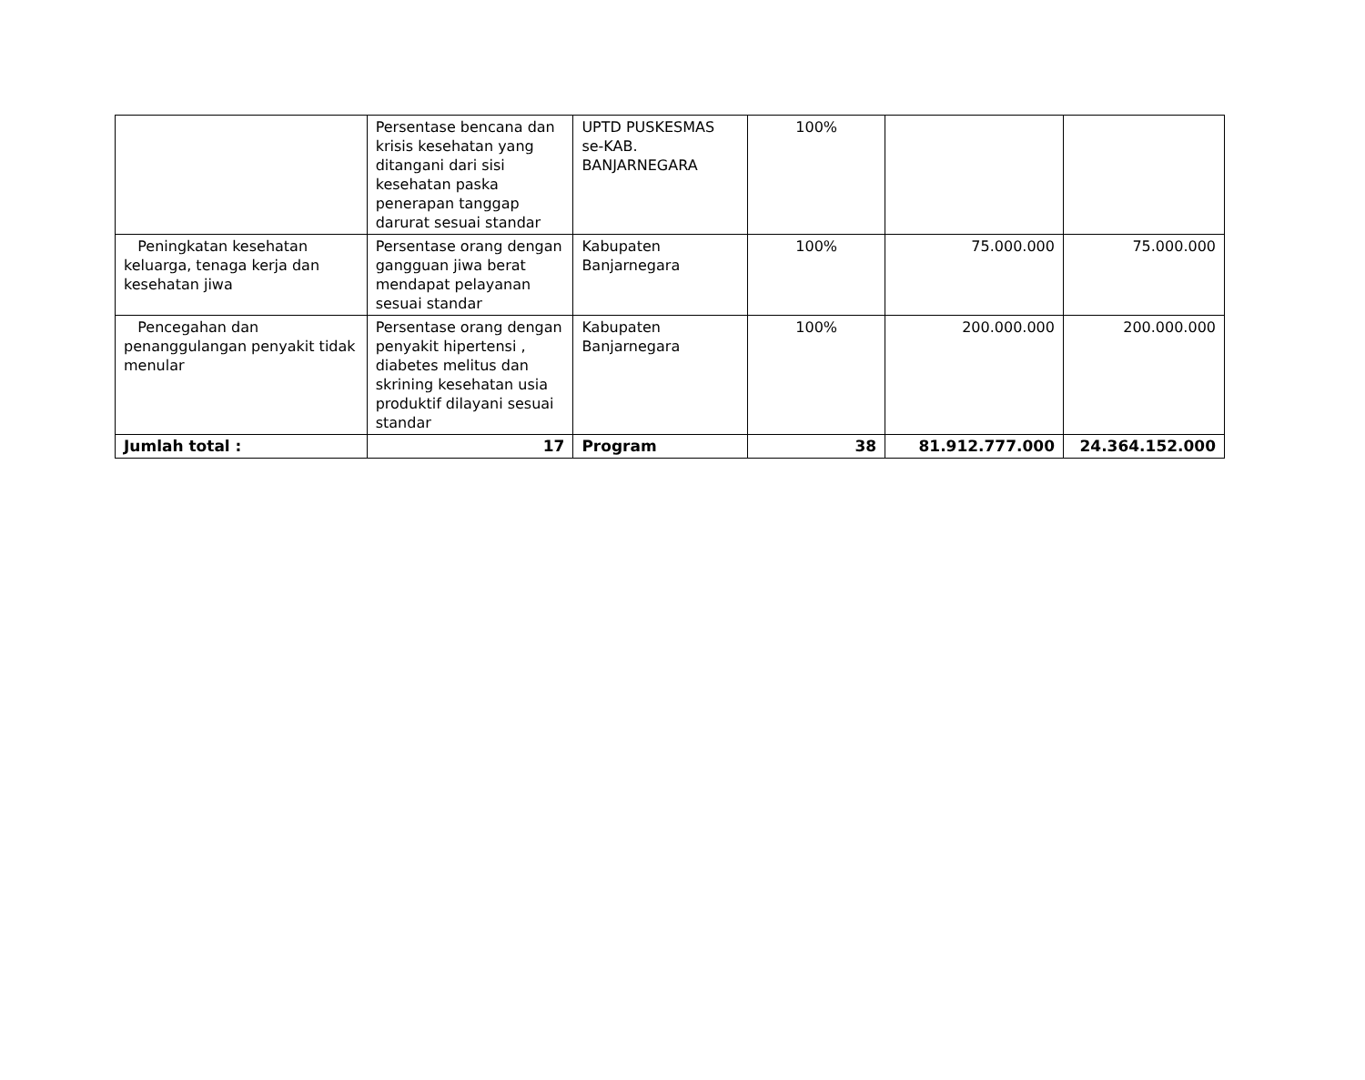| | Persentase bencana dan krisis kesehatan yang ditangani dari sisi kesehatan paska penerapan tanggap darurat sesuai standar | UPTD PUSKESMAS se-KAB. BANJARNEGARA | 100% | | |
| Peningkatan kesehatan keluarga, tenaga kerja dan kesehatan jiwa | Persentase orang dengan gangguan jiwa berat mendapat pelayanan sesuai standar | Kabupaten Banjarnegara | 100% | 75.000.000 | 75.000.000 |
| Pencegahan dan penanggulangan penyakit tidak menular | Persentase orang dengan penyakit hipertensi , diabetes melitus dan skrining kesehatan usia produktif dilayani sesuai standar | Kabupaten Banjarnegara | 100% | 200.000.000 | 200.000.000 |
| Jumlah total : | 17 | Program | 38 | 81.912.777.000 | 24.364.152.000 |